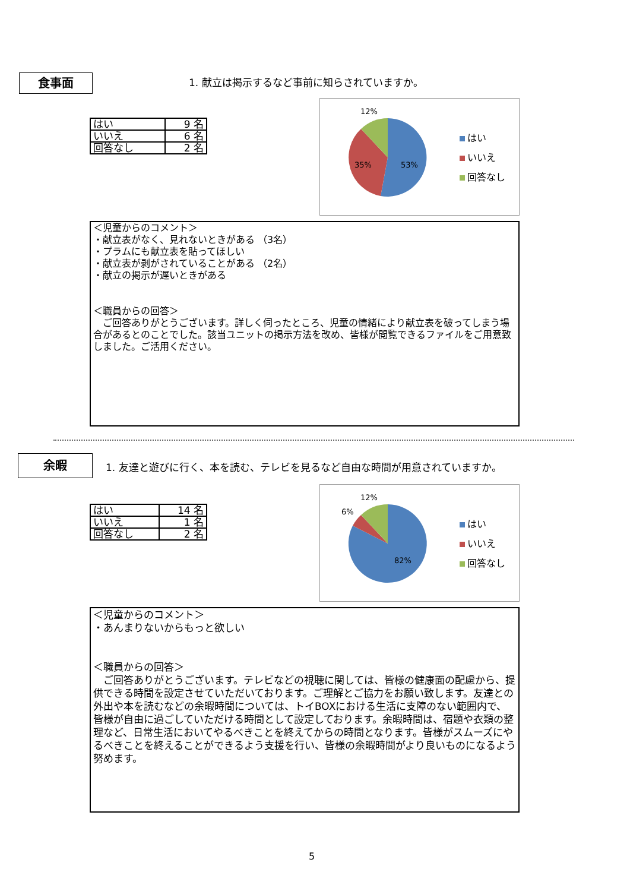食事面
1. 献立は掲示するなど事前に知らされていますか。
| はい | 9 名 |
| いいえ | 6 名 |
| 回答なし | 2 名 |
12%
35% 53%
はい
いいえ
回答なし
＜児童からのコメント＞
・献立表がなく、見れないときがある （3名）
・プラムにも献立表を貼ってほしい
・献立表が剥がされていることがある （2名）
・献立の掲示が遅いときがある
＜職員からの回答＞
　ご回答ありがとうございます。詳しく伺ったところ、児童の情緒により献立表を破ってしまう場合があるとのことでした。該当ユニットの掲示方法を改め、皆様が閲覧できるファイルをご用意致しました。ご活用ください。
余暇
1. 友達と遊びに行く、本を読む、テレビを見るなど自由な時間が用意されていますか。
| はい | 14 名 |
| いいえ | 1 名 |
| 回答なし | 2 名 |
12%
6%
82%
はい
いいえ
回答なし
＜児童からのコメント＞
・あんまりないからもっと欲しい
＜職員からの回答＞
　ご回答ありがとうございます。テレビなどの視聴に関しては、皆様の健康面の配慮から、提供できる時間を設定させていただいております。ご理解とご協力をお願い致します。友達との外出や本を読むなどの余暇時間については、トイBOXにおける生活に支障のない範囲内で、皆様が自由に過ごしていただける時間として設定しております。余暇時間は、宿題や衣類の整理など、日常生活においてやるべきことを終えてからの時間となります。皆様がスムーズにやるべきことを終えることができるよう支援を行い、皆様の余暇時間がより良いものになるよう努めます。
5